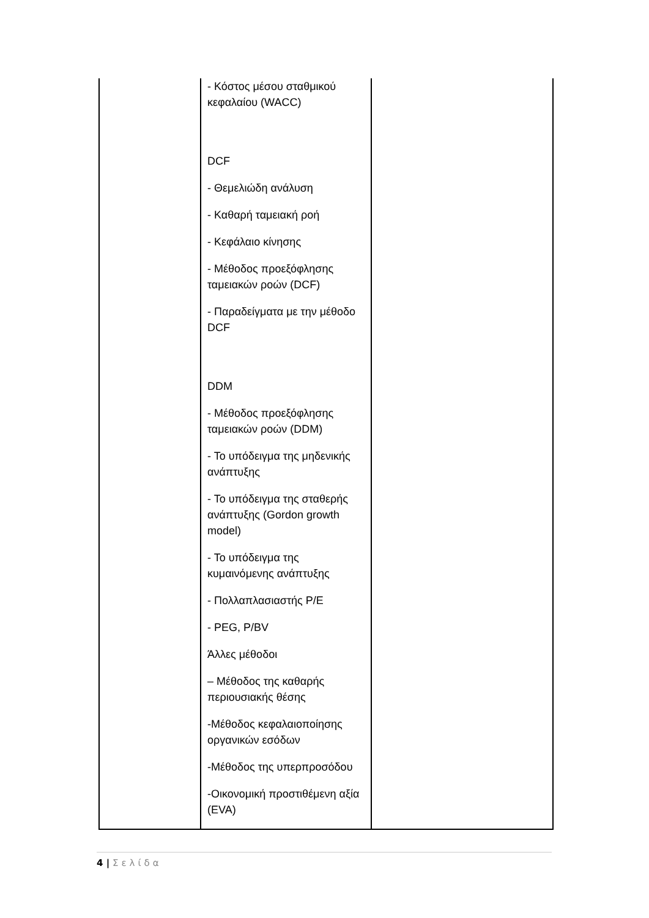| | - Κόστος μέσου σταθμικού κεφαλαίου (WACC) DCF - Θεμελιώδη ανάλυση - Καθαρή ταμειακή ροή - Κεφάλαιο κίνησης - Μέθοδος προεξόφλησης ταμειακών ροών (DCF) - Παραδείγματα με την μέθοδο DCF DDM - Μέθοδος προεξόφλησης ταμειακών ροών (DDM) - Το υπόδειγμα της μηδενικής ανάπτυξης - Το υπόδειγμα της σταθερής ανάπτυξης (Gordon growth model) - Το υπόδειγμα της κυμαινόμενης ανάπτυξης - Πολλαπλασιαστής P/E - PEG, P/BV Άλλες μέθοδοι – Μέθοδος της καθαρής περιουσιακής θέσης -Μέθοδος κεφαλαιοποίησης οργανικών εσόδων -Μέθοδος της υπερπροσόδου -Οικονομική προστιθέμενη αξία (EVA) | |
4 | Σελίδα